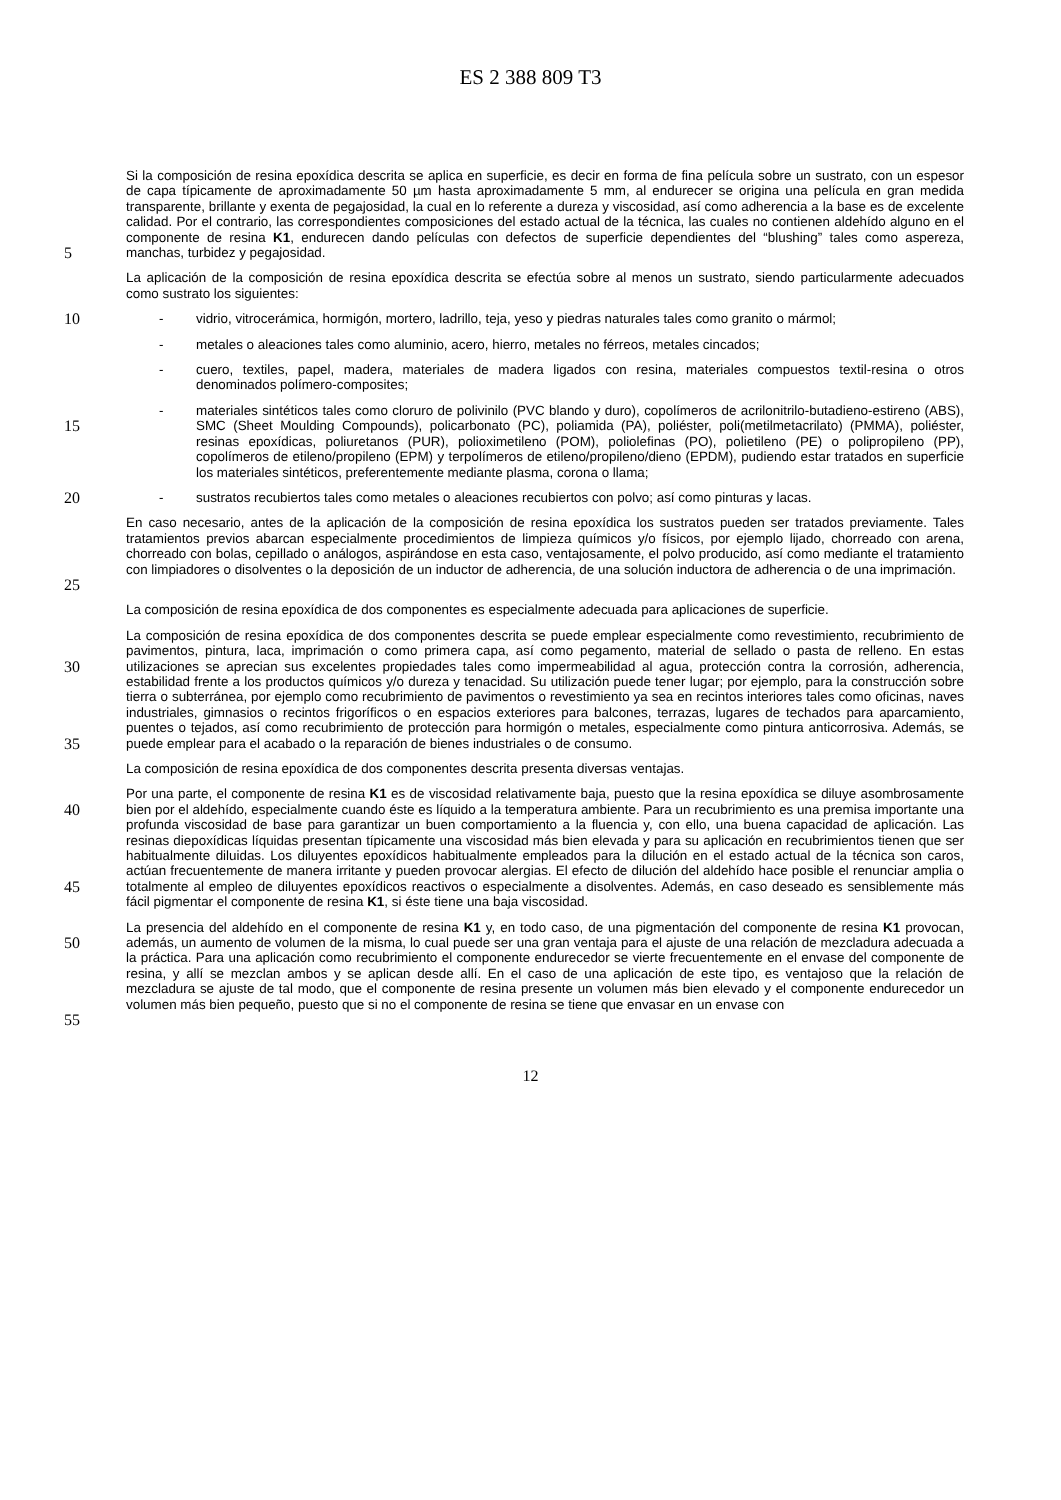ES 2 388 809 T3
5 Si la composición de resina epoxídica descrita se aplica en superficie, es decir en forma de fina película sobre un sustrato, con un espesor de capa típicamente de aproximadamente 50 µm hasta aproximadamente 5 mm, al endurecer se origina una película en gran medida transparente, brillante y exenta de pegajosidad, la cual en lo referente a dureza y viscosidad, así como adherencia a la base es de excelente calidad. Por el contrario, las correspondientes composiciones del estado actual de la técnica, las cuales no contienen aldehído alguno en el componente de resina K1, endurecen dando películas con defectos de superficie dependientes del “blushing” tales como aspereza, manchas, turbidez y pegajosidad.
La aplicación de la composición de resina epoxídica descrita se efectúa sobre al menos un sustrato, siendo particularmente adecuados como sustrato los siguientes:
10 - vidrio, vitrocerámica, hormigón, mortero, ladrillo, teja, yeso y piedras naturales tales como granito o mármol;
- metales o aleaciones tales como aluminio, acero, hierro, metales no férreos, metales cincados;
- cuero, textiles, papel, madera, materiales de madera ligados con resina, materiales compuestos textil-resina o otros denominados polímero-composites;
15 - materiales sintéticos tales como cloruro de polivinilo (PVC blando y duro), copolímeros de acrilonitrilo-butadieno-estireno (ABS), SMC (Sheet Moulding Compounds), policarbonato (PC), poliamida (PA), poliéster, poli(metilmetacrilato) (PMMA), poliéster, resinas epoxídicas, poliuretanos (PUR), polioximetileno (POM), poliolefinas (PO), polietileno (PE) o polipropileno (PP), copolímeros de etileno/propileno (EPM) y terpolímeros de etileno/propileno/dieno (EPDM), pudiendo estar tratados en superficie los materiales sintéticos, preferentemente mediante plasma, corona o llama;
20 - sustratos recubiertos tales como metales o aleaciones recubiertos con polvo; así como pinturas y lacas.
25 En caso necesario, antes de la aplicación de la composición de resina epoxídica los sustratos pueden ser tratados previamente. Tales tratamientos previos abarcan especialmente procedimientos de limpieza químicos y/o físicos, por ejemplo lijado, chorreado con arena, chorreado con bolas, cepillado o análogos, aspirándose en esta caso, ventajosamente, el polvo producido, así como mediante el tratamiento con limpiadores o disolventes o la deposición de un inductor de adherencia, de una solución inductora de adherencia o de una imprimación.
La composición de resina epoxídica de dos componentes es especialmente adecuada para aplicaciones de superficie.
30
35 La composición de resina epoxídica de dos componentes descrita se puede emplear especialmente como revestimiento, recubrimiento de pavimentos, pintura, laca, imprimación o como primera capa, así como pegamento, material de sellado o pasta de relleno. En estas utilizaciones se aprecian sus excelentes propiedades tales como impermeabilidad al agua, protección contra la corrosión, adherencia, estabilidad frente a los productos químicos y/o dureza y tenacidad. Su utilización puede tener lugar; por ejemplo, para la construcción sobre tierra o subterránea, por ejemplo como recubrimiento de pavimentos o revestimiento ya sea en recintos interiores tales como oficinas, naves industriales, gimnasios o recintos frigoríficos o en espacios exteriores para balcones, terrazas, lugares de techados para aparcamiento, puentes o tejados, así como recubrimiento de protección para hormigón o metales, especialmente como pintura anticorrosiva. Además, se puede emplear para el acabado o la reparación de bienes industriales o de consumo.
La composición de resina epoxídica de dos componentes descrita presenta diversas ventajas.
40
45 Por una parte, el componente de resina K1 es de viscosidad relativamente baja, puesto que la resina epoxídica se diluye asombrosamente bien por el aldehído, especialmente cuando éste es líquido a la temperatura ambiente. Para un recubrimiento es una premisa importante una profunda viscosidad de base para garantizar un buen comportamiento a la fluencia y, con ello, una buena capacidad de aplicación. Las resinas diepoxídicas líquidas presentan típicamente una viscosidad más bien elevada y para su aplicación en recubrimientos tienen que ser habitualmente diluidas. Los diluyentes epoxídicos habitualmente empleados para la dilución en el estado actual de la técnica son caros, actúan frecuentemente de manera irritante y pueden provocar alergias. El efecto de dilución del aldehído hace posible el renunciar amplia o totalmente al empleo de diluyentes epoxídicos reactivos o especialmente a disolventes. Además, en caso deseado es sensiblemente más fácil pigmentar el componente de resina K1, si éste tiene una baja viscosidad.
50
55 La presencia del aldehído en el componente de resina K1 y, en todo caso, de una pigmentación del componente de resina K1 provocan, además, un aumento de volumen de la misma, lo cual puede ser una gran ventaja para el ajuste de una relación de mezcladura adecuada a la práctica. Para una aplicación como recubrimiento el componente endurecedor se vierte frecuentemente en el envase del componente de resina, y allí se mezclan ambos y se aplican desde allí. En el caso de una aplicación de este tipo, es ventajoso que la relación de mezcladura se ajuste de tal modo, que el componente de resina presente un volumen más bien elevado y el componente endurecedor un volumen más bien pequeño, puesto que si no el componente de resina se tiene que envasar en un envase con
12